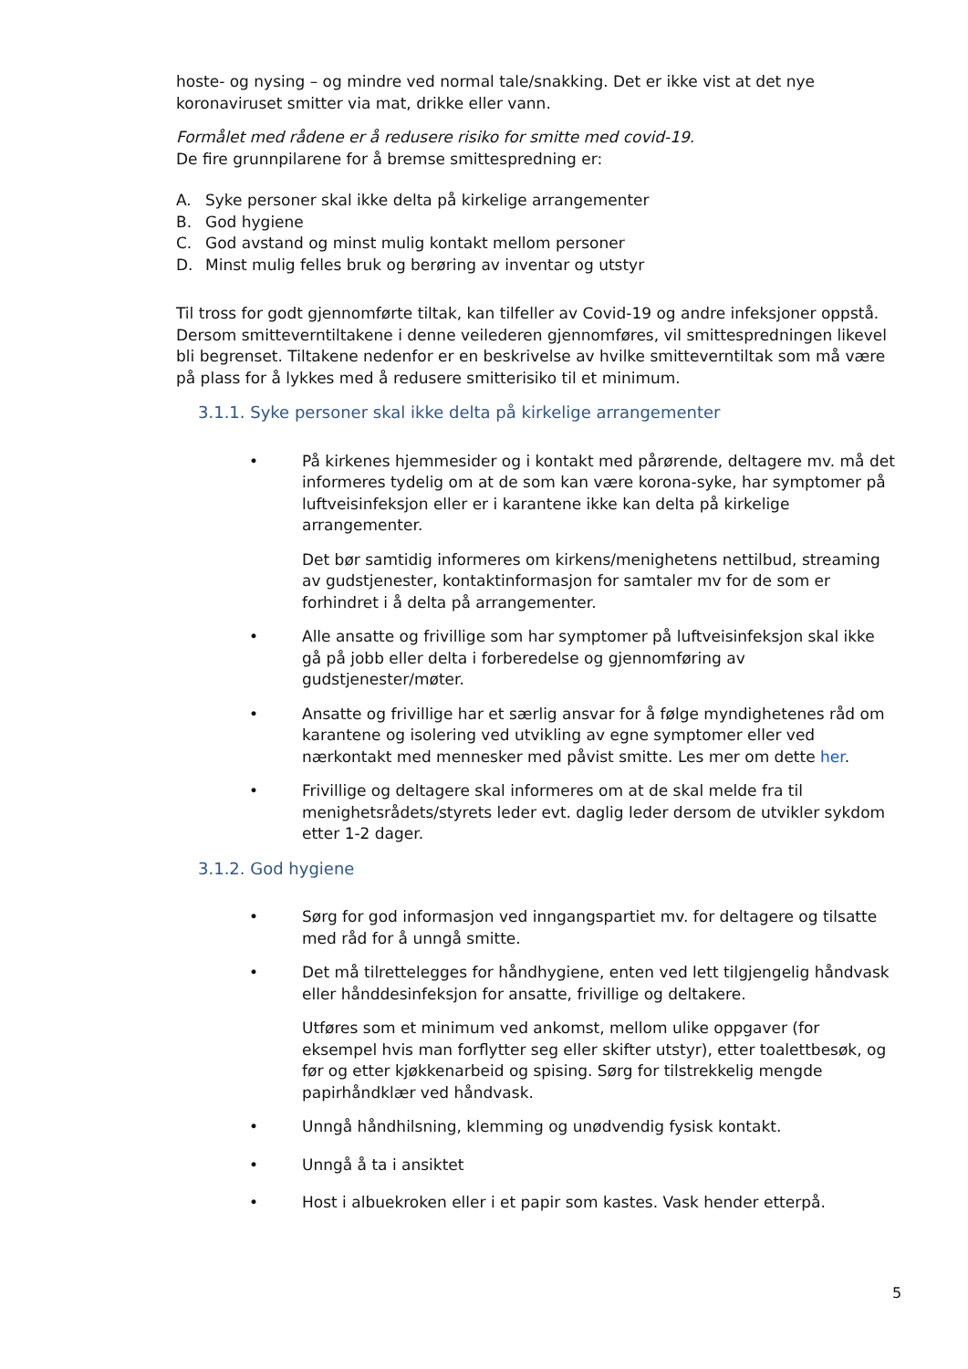hoste- og nysing – og mindre ved normal tale/snakking. Det er ikke vist at det nye koronaviruset smitter via mat, drikke eller vann.
Formålet med rådene er å redusere risiko for smitte med covid-19.
De fire grunnpilarene for å bremse smittespredning er:
A. Syke personer skal ikke delta på kirkelige arrangementer
B. God hygiene
C. God avstand og minst mulig kontakt mellom personer
D. Minst mulig felles bruk og berøring av inventar og utstyr
Til tross for godt gjennomførte tiltak, kan tilfeller av Covid-19 og andre infeksjoner oppstå. Dersom smitteverntiltakene i denne veilederen gjennomføres, vil smittespredningen likevel bli begrenset. Tiltakene nedenfor er en beskrivelse av hvilke smitteverntiltak som må være på plass for å lykkes med å redusere smitterisiko til et minimum.
3.1.1. Syke personer skal ikke delta på kirkelige arrangementer
• På kirkenes hjemmesider og i kontakt med pårørende, deltagere mv. må det informeres tydelig om at de som kan være korona-syke, har symptomer på luftveisinfeksjon eller er i karantene ikke kan delta på kirkelige arrangementer.
Det bør samtidig informeres om kirkens/menighetens nettilbud, streaming av gudstjenester, kontaktinformasjon for samtaler mv for de som er forhindret i å delta på arrangementer.
• Alle ansatte og frivillige som har symptomer på luftveisinfeksjon skal ikke gå på jobb eller delta i forberedelse og gjennomføring av gudstjenester/møter.
• Ansatte og frivillige har et særlig ansvar for å følge myndighetenes råd om karantene og isolering ved utvikling av egne symptomer eller ved nærkontakt med mennesker med påvist smitte. Les mer om dette her.
• Frivillige og deltagere skal informeres om at de skal melde fra til menighetsrådets/styrets leder evt. daglig leder dersom de utvikler sykdom etter 1-2 dager.
3.1.2. God hygiene
• Sørg for god informasjon ved inngangspartiet mv. for deltagere og tilsatte med råd for å unngå smitte.
• Det må tilrettelegges for håndhygiene, enten ved lett tilgjengelig håndvask eller hånddesinfeksjon for ansatte, frivillige og deltakere.
Utføres som et minimum ved ankomst, mellom ulike oppgaver (for eksempel hvis man forflytter seg eller skifter utstyr), etter toalettbesøk, og før og etter kjøkkenarbeid og spising. Sørg for tilstrekkelig mengde papirhåndklær ved håndvask.
• Unngå håndhilsning, klemming og unødvendig fysisk kontakt.
• Unngå å ta i ansiktet
• Host i albuekroken eller i et papir som kastes. Vask hender etterpå.
5